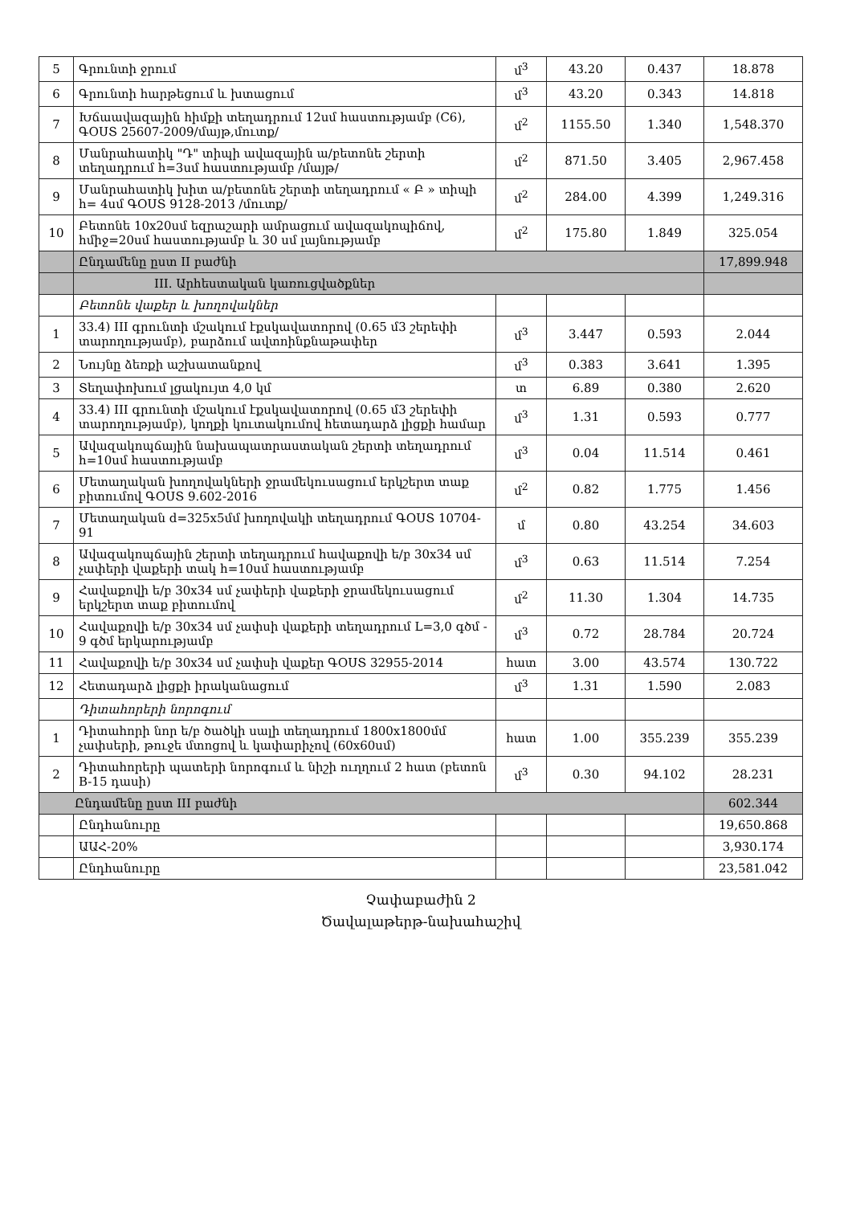| 5 | Գրունտի ջրում | մ<sup>3</sup> | 43.20 | 0.437 | 18.878 |
| 6 | Գրունտի հարթեցում և խտացում | մ<sup>3</sup> | 43.20 | 0.343 | 14.818 |
| 7 | Խճաավազային հիմքի տեղադրում 12սմ հաստությամբ (C6), ԳՕՍՏ 25607-2009/մայթ,մուտք/ | մ<sup>2</sup> | 1155.50 | 1.340 | 1,548.370 |
| 8 | Մանրահատիկ "Դ" տիպի ավազային ա/բետոնե շերտի տեղադրում h=3սմ հաստությամբ /մայթ/ | մ<sup>2</sup> | 871.50 | 3.405 | 2,967.458 |
| 9 | Մանրահատիկ խիտ ա/բետոնե շերտի տեղադրում « Բ » տիպի h= 4սմ ԳՕՍՏ 9128-2013 /մուտք/ | մ<sup>2</sup> | 284.00 | 4.399 | 1,249.316 |
| 10 | Բետոնե 10x20սմ եզրաշարի ամրացում ավազակոպիճով, hմիջ=20սմ հաստությամբ և 30 սմ լայնությամբ | մ<sup>2</sup> | 175.80 | 1.849 | 325.054 |
| | Ընդամենը ըստ II բաժնի | | | | 17,899.948 |
| | III. Արհեստական կառուցվածքներ | | | | |
| | Բետոնե վաքեր և խողովակներ | | | | |
| 1 | 33.4) III գրունտի մշակում էքսկավատորով (0.65 մ3 շերեփի տարողությամբ), բարձում ավտոինքնաթափեր | մ<sup>3</sup> | 3.447 | 0.593 | 2.044 |
| 2 | Նույնը ձեռքի աշխատանքով | մ<sup>3</sup> | 0.383 | 3.641 | 1.395 |
| 3 | Տեղափոխում լցակույտ 4,0 կմ | տ | 6.89 | 0.380 | 2.620 |
| 4 | 33.4) III գրունտի մշակում էքսկավատորով (0.65 մ3 շերեփի տարողությամբ), կողքի կուտակումով հետադարձ լիցքի համար | մ<sup>3</sup> | 1.31 | 0.593 | 0.777 |
| 5 | Ավազակոպճային նախապատրաստական շերտի տեղադրում h=10սմ հաստությամբ | մ<sup>3</sup> | 0.04 | 11.514 | 0.461 |
| 6 | Մետաղական խողովակների ջրամեկուսացում երկշերտ տաք բիտումով ԳՕՍՏ 9.602-2016 | մ<sup>2</sup> | 0.82 | 1.775 | 1.456 |
| 7 | Մետաղական d=325x5մմ խողովակի տեղադրում ԳՕՍՏ 10704-91 | մ | 0.80 | 43.254 | 34.603 |
| 8 | Ավազակոպճային շերտի տեղադրում հավաքովի ե/բ 30x34 սմ չափերի վաքերի տակ h=10սմ հաստությամբ | մ<sup>3</sup> | 0.63 | 11.514 | 7.254 |
| 9 | Հավաքովի ե/բ 30x34 սմ չափերի վաքերի ջրամեկուսացում երկշերտ տաք բիտումով | մ<sup>2</sup> | 11.30 | 1.304 | 14.735 |
| 10 | Հավաքովի ե/բ 30x34 սմ չափսի վաքերի տեղադրում L=3,0 գծմ - 9 գծմ երկարությամբ | մ<sup>3</sup> | 0.72 | 28.784 | 20.724 |
| 11 | Հավաքովի ե/բ 30x34 սմ չափսի վաքեր ԳՕՍՏ 32955-2014 | հատ | 3.00 | 43.574 | 130.722 |
| 12 | Հետադարձ լիցքի իրականացում | մ<sup>3</sup> | 1.31 | 1.590 | 2.083 |
| | Դիտահորերի նորոգում | | | | |
| 1 | Դիտահորի նոր ե/բ ծածկի սալի տեղադրում 1800x1800մմ չափսերի, թուջե մտոցով և կափարիչով (60x60սմ) | հատ | 1.00 | 355.239 | 355.239 |
| 2 | Դիտահորերի պատերի նորոգում և նիշի ուղղում 2 հատ (բետոն B-15 դասի) | մ<sup>3</sup> | 0.30 | 94.102 | 28.231 |
| Ընդամենը ըստ III բաժնի | | | | | 602.344 |
| | Ընդհանուրը | | | | 19,650.868 |
| | ԱԱՀ-20% | | | | 3,930.174 |
| | Ընդհանուրը | | | | 23,581.042 |
Չափաբաժին 2
Ծավալաթերթ-նախահաշիվ